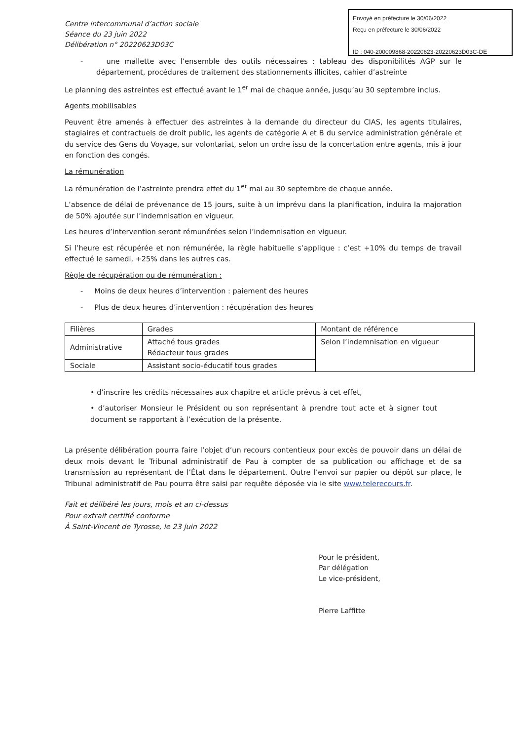Envoyé en préfecture le 30/06/2022
Reçu en préfecture le 30/06/2022
ID : 040-200009868-20220623-20220623D03C-DE
Centre intercommunal d’action sociale
Séance du 23 juin 2022
Délibération n° 20220623D03C
- une mallette avec l’ensemble des outils nécessaires : tableau des disponibilités AGP sur le département, procédures de traitement des stationnements illicites, cahier d’astreinte
Le planning des astreintes est effectué avant le 1<sup>er</sup> mai de chaque année, jusqu’au 30 septembre inclus.
Agents mobilisables
Peuvent être amenés à effectuer des astreintes à la demande du directeur du CIAS, les agents titulaires, stagiaires et contractuels de droit public, les agents de catégorie A et B du service administration générale et du service des Gens du Voyage, sur volontariat, selon un ordre issu de la concertation entre agents, mis à jour en fonction des congés.
La rémunération
La rémunération de l’astreinte prendra effet du 1<sup>er</sup> mai au 30 septembre de chaque année.
L’absence de délai de prévenance de 15 jours, suite à un imprévu dans la planification, induira la majoration de 50% ajoutée sur l’indemnisation en vigueur.
Les heures d’intervention seront rémunérées selon l’indemnisation en vigueur.
Si l’heure est récupérée et non rémunérée, la règle habituelle s’applique : c’est +10% du temps de travail effectué le samedi, +25% dans les autres cas.
Règle de récupération ou de rémunération :
- Moins de deux heures d’intervention : paiement des heures
- Plus de deux heures d’intervention : récupération des heures
| Filières | Grades | Montant de référence |
| Administrative | Attaché tous grades Rédacteur tous grades | Selon l’indemnisation en vigueur |
| Sociale | Assistant socio-éducatif tous grades | |
• d’inscrire les crédits nécessaires aux chapitre et article prévus à cet effet,
• d’autoriser Monsieur le Président ou son représentant à prendre tout acte et à signer tout document se rapportant à l’exécution de la présente.
La présente délibération pourra faire l’objet d’un recours contentieux pour excès de pouvoir dans un délai de deux mois devant le Tribunal administratif de Pau à compter de sa publication ou affichage et de sa transmission au représentant de l’État dans le département. Outre l’envoi sur papier ou dépôt sur place, le Tribunal administratif de Pau pourra être saisi par requête déposée via le site www.telerecours.fr.
Fait et délibéré les jours, mois et an ci-dessus
Pour extrait certifié conforme
À Saint-Vincent de Tyrosse, le 23 juin 2022
Pour le président,
Par délégation
Le vice-président,
Pierre Laffitte